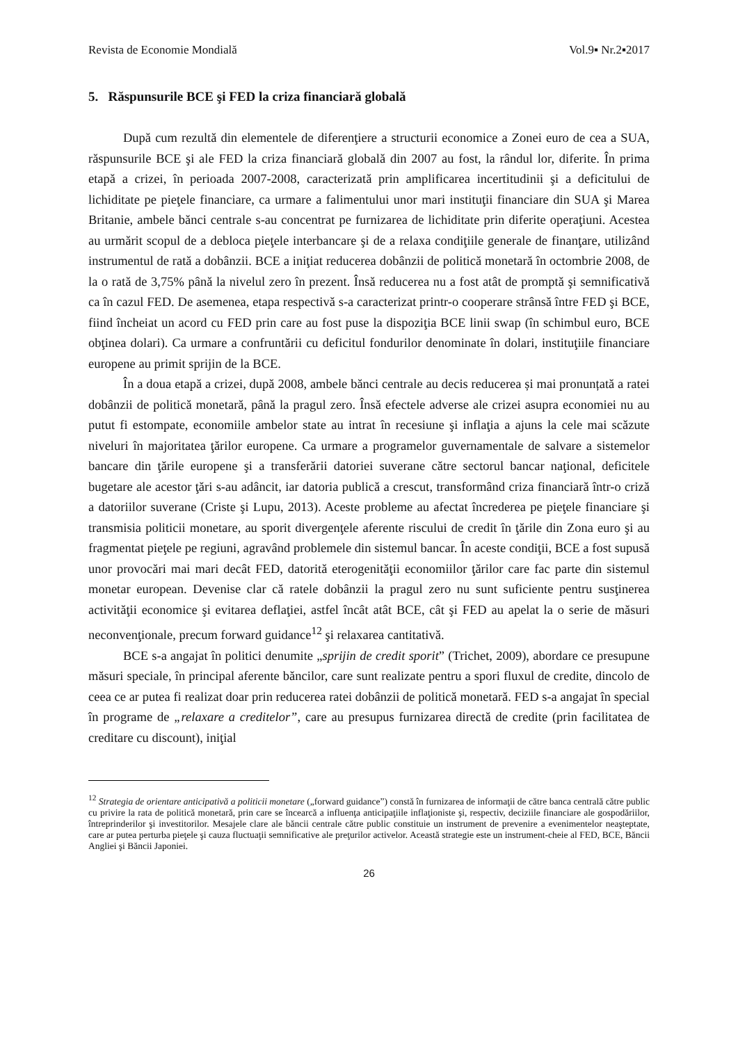Revista de Economie Mondială Vol.9▪ Nr.2▪2017
5. Răspunsurile BCE şi FED la criza financiară globală
După cum rezultă din elementele de diferenţiere a structurii economice a Zonei euro de cea a SUA, răspunsurile BCE şi ale FED la criza financiară globală din 2007 au fost, la rândul lor, diferite. În prima etapă a crizei, în perioada 2007-2008, caracterizată prin amplificarea incertitudinii şi a deficitului de lichiditate pe pieţele financiare, ca urmare a falimentului unor mari instituţii financiare din SUA şi Marea Britanie, ambele bănci centrale s-au concentrat pe furnizarea de lichiditate prin diferite operaţiuni. Acestea au urmărit scopul de a debloca pieţele interbancare şi de a relaxa condiţiile generale de finanţare, utilizând instrumentul de rată a dobânzii. BCE a iniţiat reducerea dobânzii de politică monetară în octombrie 2008, de la o rată de 3,75% până la nivelul zero în prezent. Însă reducerea nu a fost atât de promptă şi semnificativă ca în cazul FED. De asemenea, etapa respectivă s-a caracterizat printr-o cooperare strânsă între FED şi BCE, fiind încheiat un acord cu FED prin care au fost puse la dispoziţia BCE linii swap (în schimbul euro, BCE obţinea dolari). Ca urmare a confruntării cu deficitul fondurilor denominate în dolari, instituţiile financiare europene au primit sprijin de la BCE.
În a doua etapă a crizei, după 2008, ambele bănci centrale au decis reducerea și mai pronunțată a ratei dobânzii de politică monetară, până la pragul zero. Însă efectele adverse ale crizei asupra economiei nu au putut fi estompate, economiile ambelor state au intrat în recesiune şi inflaţia a ajuns la cele mai scăzute niveluri în majoritatea ţărilor europene. Ca urmare a programelor guvernamentale de salvare a sistemelor bancare din ţările europene şi a transferării datoriei suverane către sectorul bancar naţional, deficitele bugetare ale acestor ţări s-au adâncit, iar datoria publică a crescut, transformând criza financiară într-o criză a datoriilor suverane (Criste şi Lupu, 2013). Aceste probleme au afectat încrederea pe pieţele financiare şi transmisia politicii monetare, au sporit divergenţele aferente riscului de credit în ţările din Zona euro şi au fragmentat pieţele pe regiuni, agravând problemele din sistemul bancar. În aceste condiţii, BCE a fost supusă unor provocări mai mari decât FED, datorită eterogenităţii economiilor ţărilor care fac parte din sistemul monetar european. Devenise clar că ratele dobânzii la pragul zero nu sunt suficiente pentru susţinerea activităţii economice şi evitarea deflaţiei, astfel încât atât BCE, cât şi FED au apelat la o serie de măsuri neconvenţionale, precum forward guidance<sup>12</sup> şi relaxarea cantitativă.
BCE s-a angajat în politici denumite „sprijin de credit sporit” (Trichet, 2009), abordare ce presupune măsuri speciale, în principal aferente băncilor, care sunt realizate pentru a spori fluxul de credite, dincolo de ceea ce ar putea fi realizat doar prin reducerea ratei dobânzii de politică monetară. FED s-a angajat în special în programe de „relaxare a creditelor”, care au presupus furnizarea directă de credite (prin facilitatea de creditare cu discount), iniţial
<sup>12</sup> Strategia de orientare anticipativă a politicii monetare („forward guidance”) constă în furnizarea de informaţii de către banca centrală către public cu privire la rata de politică monetară, prin care se încearcă a influenţa anticipaţiile inflaţioniste şi, respectiv, deciziile financiare ale gospodăriilor, întreprinderilor şi investitorilor. Mesajele clare ale băncii centrale către public constituie un instrument de prevenire a evenimentelor neaşteptate, care ar putea perturba pieţele şi cauza fluctuaţii semnificative ale preţurilor activelor. Această strategie este un instrument-cheie al FED, BCE, Băncii Angliei şi Băncii Japoniei.
26